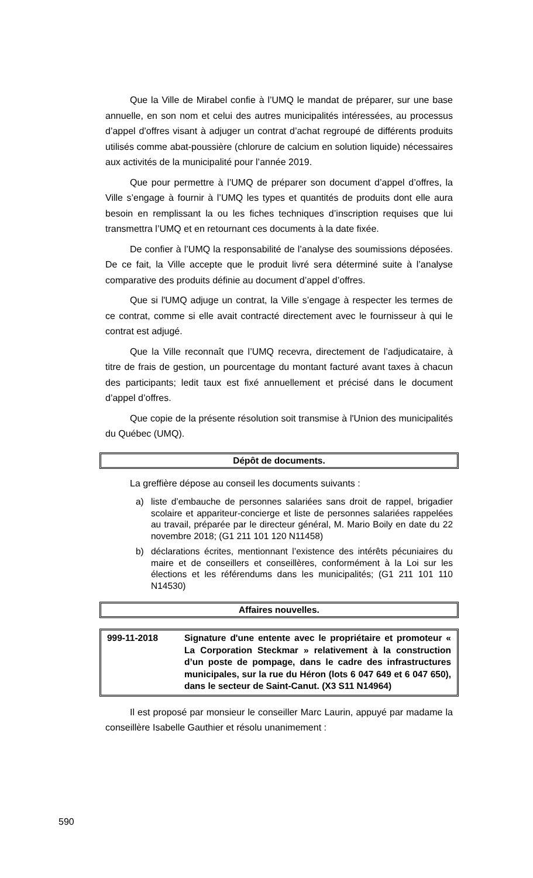Que la Ville de Mirabel confie à l’UMQ le mandat de préparer, sur une base annuelle, en son nom et celui des autres municipalités intéressées, au processus d’appel d’offres visant à adjuger un contrat d’achat regroupé de différents produits utilisés comme abat-poussière (chlorure de calcium en solution liquide) nécessaires aux activités de la municipalité pour l’année 2019.
Que pour permettre à l’UMQ de préparer son document d’appel d’offres, la Ville s’engage à fournir à l’UMQ les types et quantités de produits dont elle aura besoin en remplissant la ou les fiches techniques d’inscription requises que lui transmettra l’UMQ et en retournant ces documents à la date fixée.
De confier à l’UMQ la responsabilité de l’analyse des soumissions déposées. De ce fait, la Ville accepte que le produit livré sera déterminé suite à l’analyse comparative des produits définie au document d’appel d’offres.
Que si l'UMQ adjuge un contrat, la Ville s’engage à respecter les termes de ce contrat, comme si elle avait contracté directement avec le fournisseur à qui le contrat est adjugé.
Que la Ville reconnaît que l’UMQ recevra, directement de l’adjudicataire, à titre de frais de gestion, un pourcentage du montant facturé avant taxes à chacun des participants; ledit taux est fixé annuellement et précisé dans le document d’appel d’offres.
Que copie de la présente résolution soit transmise à l'Union des municipalités du Québec (UMQ).
Dépôt de documents.
La greffière dépose au conseil les documents suivants :
a) liste d’embauche de personnes salariées sans droit de rappel, brigadier scolaire et appariteur-concierge et liste de personnes salariées rappelées au travail, préparée par le directeur général, M. Mario Boily en date du 22 novembre 2018; (G1 211 101 120 N11458)
b) déclarations écrites, mentionnant l’existence des intérêts pécuniaires du maire et de conseillers et conseillères, conformément à la Loi sur les élections et les référendums dans les municipalités; (G1 211 101 110 N14530)
Affaires nouvelles.
999-11-2018 Signature d'une entente avec le propriétaire et promoteur « La Corporation Steckmar » relativement à la construction d’un poste de pompage, dans le cadre des infrastructures municipales, sur la rue du Héron (lots 6 047 649 et 6 047 650), dans le secteur de Saint-Canut. (X3 S11 N14964)
Il est proposé par monsieur le conseiller Marc Laurin, appuyé par madame la conseillère Isabelle Gauthier et résolu unanimement :
590